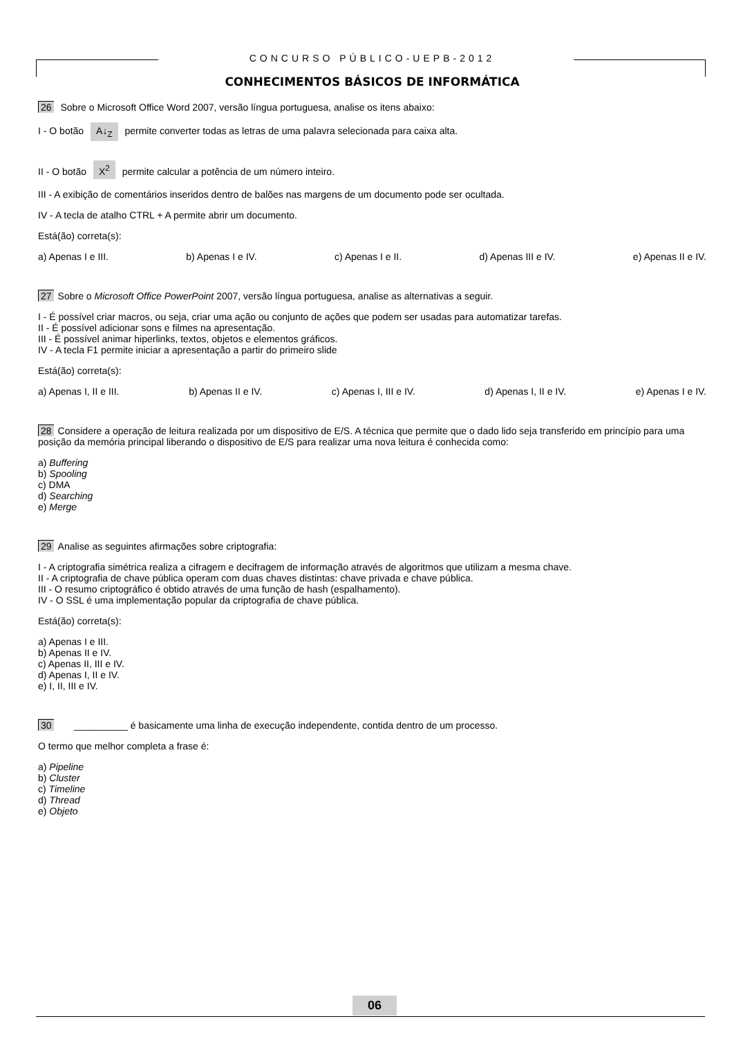CONCURSO PÚBLICO-UEPB-2012
CONHECIMENTOS BÁSICOS DE INFORMÁTICA
26 Sobre o Microsoft Office Word 2007, versão língua portuguesa, analise os itens abaixo:
I - O botão A↓<sub>Z</sub> permite converter todas as letras de uma palavra selecionada para caixa alta.
II - O botão X<sup>2</sup> permite calcular a potência de um número inteiro.
III - A exibição de comentários inseridos dentro de balões nas margens de um documento pode ser ocultada.
IV - A tecla de atalho CTRL + A permite abrir um documento.
Está(ão) correta(s):
a) Apenas I e III. b) Apenas I e IV. c) Apenas I e II. d) Apenas III e IV. e) Apenas II e IV.
27 Sobre o Microsoft Office PowerPoint 2007, versão língua portuguesa, analise as alternativas a seguir.
I - É possível criar macros, ou seja, criar uma ação ou conjunto de ações que podem ser usadas para automatizar tarefas.
II - É possível adicionar sons e filmes na apresentação.
III - É possível animar hiperlinks, textos, objetos e elementos gráficos.
IV - A tecla F1 permite iniciar a apresentação a partir do primeiro slide
Está(ão) correta(s):
a) Apenas I, II e III. b) Apenas II e IV. c) Apenas I, III e IV. d) Apenas I, II e IV. e) Apenas I e IV.
28 Considere a operação de leitura realizada por um dispositivo de E/S. A técnica que permite que o dado lido seja transferido em princípio para uma posição da memória principal liberando o dispositivo de E/S para realizar uma nova leitura é conhecida como:
a) Buffering
b) Spooling
c) DMA
d) Searching
e) Merge
29 Analise as seguintes afirmações sobre criptografia:
I - A criptografia simétrica realiza a cifragem e decifragem de informação através de algoritmos que utilizam a mesma chave.
II - A criptografia de chave pública operam com duas chaves distintas: chave privada e chave pública.
III - O resumo criptográfico é obtido através de uma função de hash (espalhamento).
IV - O SSL é uma implementação popular da criptografia de chave pública.
Está(ão) correta(s):
a) Apenas I e III.
b) Apenas II e IV.
c) Apenas II, III e IV.
d) Apenas I, II e IV.
e) I, II, III e IV.
30 __________ é basicamente uma linha de execução independente, contida dentro de um processo.
O termo que melhor completa a frase é:
a) Pipeline
b) Cluster
c) Timeline
d) Thread
e) Objeto
06